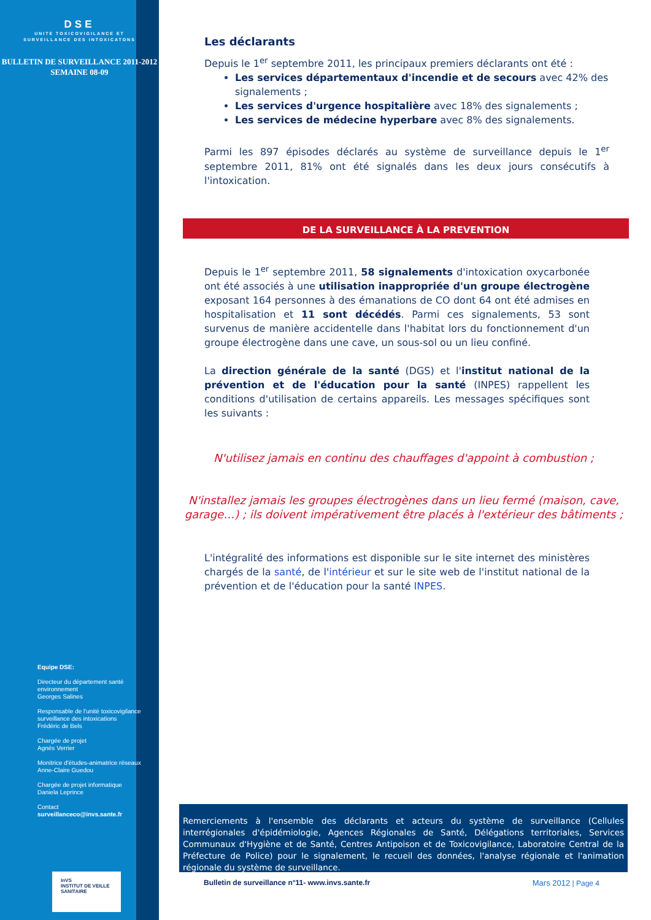DSE
UNITE TOXICOVIGILANCE ET
SURVEILLANCE DES INTOXICATONS
BULLETIN DE SURVEILLANCE 2011-2012
SEMAINE 08-09
Equipe DSE:
Directeur du département santé environnement
Georges Salines
Responsable de l'unité toxicovigilance surveillance des intoxications
Frédéric de Bels
Chargée de projet
Agnès Verrier
Monitrice d'études-animatrice réseaux
Anne-Claire Guedou
Chargée de projet informatique
Daniela Leprince
Contact
surveillanceco@invs.sante.fr
InVS
INSTITUT DE VEILLE SANITAIRE
Les déclarants
Depuis le 1<sup>er</sup> septembre 2011, les principaux premiers déclarants ont été :
Les services départementaux d'incendie et de secours avec 42% des signalements ;
Les services d'urgence hospitalière avec 18% des signalements ;
Les services de médecine hyperbare avec 8% des signalements.
Parmi les 897 épisodes déclarés au système de surveillance depuis le 1<sup>er</sup> septembre 2011, 81% ont été signalés dans les deux jours consécutifs à l'intoxication.
DE LA SURVEILLANCE À LA PREVENTION
Depuis le 1<sup>er</sup> septembre 2011, 58 signalements d'intoxication oxycarbonée ont été associés à une utilisation inappropriée d'un groupe électrogène exposant 164 personnes à des émanations de CO dont 64 ont été admises en hospitalisation et 11 sont décédés. Parmi ces signalements, 53 sont survenus de manière accidentelle dans l'habitat lors du fonctionnement d'un groupe électrogène dans une cave, un sous-sol ou un lieu confiné.
La direction générale de la santé (DGS) et l'institut national de la prévention et de l'éducation pour la santé (INPES) rappellent les conditions d'utilisation de certains appareils. Les messages spécifiques sont les suivants :
N'utilisez jamais en continu des chauffages d'appoint à combustion ;
N'installez jamais les groupes électrogènes dans un lieu fermé (maison, cave, garage…) ; ils doivent impérativement être placés à l'extérieur des bâtiments ;
L'intégralité des informations est disponible sur le site internet des ministères chargés de la santé, de l'intérieur et sur le site web de l'institut national de la prévention et de l'éducation pour la santé INPES.
Remerciements à l'ensemble des déclarants et acteurs du système de surveillance (Cellules interrégionales d'épidémiologie, Agences Régionales de Santé, Délégations territoriales, Services Communaux d'Hygiène et de Santé, Centres Antipoison et de Toxicovigilance, Laboratoire Central de la Préfecture de Police) pour le signalement, le recueil des données, l'analyse régionale et l'animation régionale du système de surveillance.
Bulletin de surveillance n°11- www.invs.sante.fr Mars 2012 | Page 4